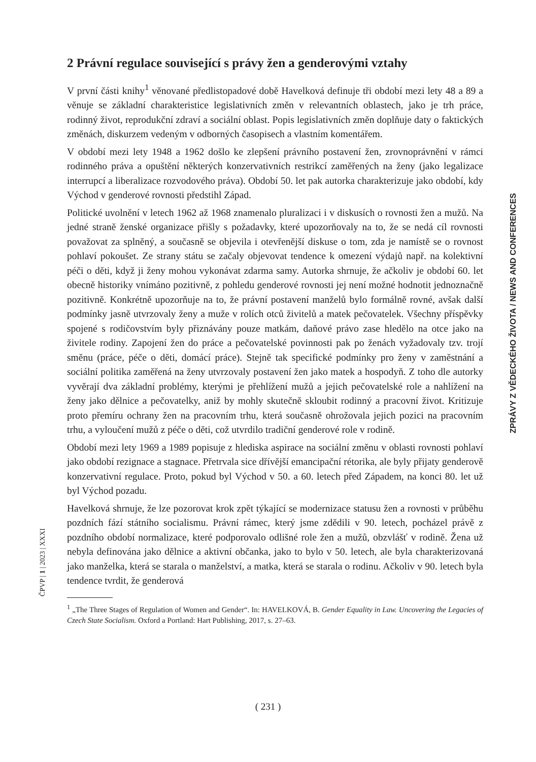ČPVP | 1 | 2023 | XXXI
ZPRÁVY Z VĚDECKÉHO ŽIVOTA / NEWS AND CONFERENCES
2 Právní regulace související s právy žen a genderovými vztahy
V první části knihy<sup>1</sup> věnované předlistopadové době Havelková definuje tři období mezi lety 48 a 89 a věnuje se základní charakteristice legislativních změn v relevantních oblastech, jako je trh práce, rodinný život, reprodukční zdraví a sociální oblast. Popis legislativních změn doplňuje daty o faktických změnách, diskurzem vedeným v odborných časopisech a vlastním komentářem.
V období mezi lety 1948 a 1962 došlo ke zlepšení právního postavení žen, zrovnoprávnění v rámci rodinného práva a opuštění některých konzervativních restrikcí zaměřených na ženy (jako legalizace interrupcí a liberalizace rozvodového práva). Období 50. let pak autorka charakterizuje jako období, kdy Východ v genderové rovnosti předstihl Západ.
Politické uvolnění v letech 1962 až 1968 znamenalo pluralizaci i v diskusích o rovnosti žen a mužů. Na jedné straně ženské organizace přišly s požadavky, které upozorňovaly na to, že se nedá cíl rovnosti považovat za splněný, a současně se objevila i otevřenější diskuse o tom, zda je namístě se o rovnost pohlaví pokoušet. Ze strany státu se začaly objevovat tendence k omezení výdajů např. na kolektivní péči o děti, když ji ženy mohou vykonávat zdarma samy. Autorka shrnuje, že ačkoliv je období 60. let obecně historiky vnímáno pozitivně, z pohledu genderové rovnosti jej není možné hodnotit jednoznačně pozitivně. Konkrétně upozorňuje na to, že právní postavení manželů bylo formálně rovné, avšak další podmínky jasně utvrzovaly ženy a muže v rolích otců živitelů a matek pečovatelek. Všechny příspěvky spojené s rodičovstvím byly přiznávány pouze matkám, daňové právo zase hledělo na otce jako na živitele rodiny. Zapojení žen do práce a pečovatelské povinnosti pak po ženách vyžadovaly tzv. trojí směnu (práce, péče o děti, domácí práce). Stejně tak specifické podmínky pro ženy v zaměstnání a sociální politika zaměřená na ženy utvrzovaly postavení žen jako matek a hospodyň. Z toho dle autorky vyvěrají dva základní problémy, kterými je přehlížení mužů a jejich pečovatelské role a nahlížení na ženy jako dělnice a pečovatelky, aniž by mohly skutečně skloubit rodinný a pracovní život. Kritizuje proto přemíru ochrany žen na pracovním trhu, která současně ohrožovala jejich pozici na pracovním trhu, a vyloučení mužů z péče o děti, což utvrdilo tradiční genderové role v rodině.
Období mezi lety 1969 a 1989 popisuje z hlediska aspirace na sociální změnu v oblasti rovnosti pohlaví jako období rezignace a stagnace. Přetrvala sice dřívější emancipační rétorika, ale byly přijaty genderově konzervativní regulace. Proto, pokud byl Východ v 50. a 60. letech před Západem, na konci 80. let už byl Východ pozadu.
Havelková shrnuje, že lze pozorovat krok zpět týkající se modernizace statusu žen a rovnosti v průběhu pozdních fází státního socialismu. Právní rámec, který jsme zdědili v 90. letech, pocházel právě z pozdního období normalizace, které podporovalo odlišné role žen a mužů, obzvlášť v rodině. Žena už nebyla definována jako dělnice a aktivní občanka, jako to bylo v 50. letech, ale byla charakterizovaná jako manželka, která se starala o manželství, a matka, která se starala o rodinu. Ačkoliv v 90. letech byla tendence tvrdit, že genderová
<sup>1</sup> „The Three Stages of Regulation of Women and Gender“. In: HAVELKOVÁ, B. Gender Equality in Law. Uncovering the Legacies of Czech State Socialism. Oxford a Portland: Hart Publishing, 2017, s. 27–63.
( 231 )